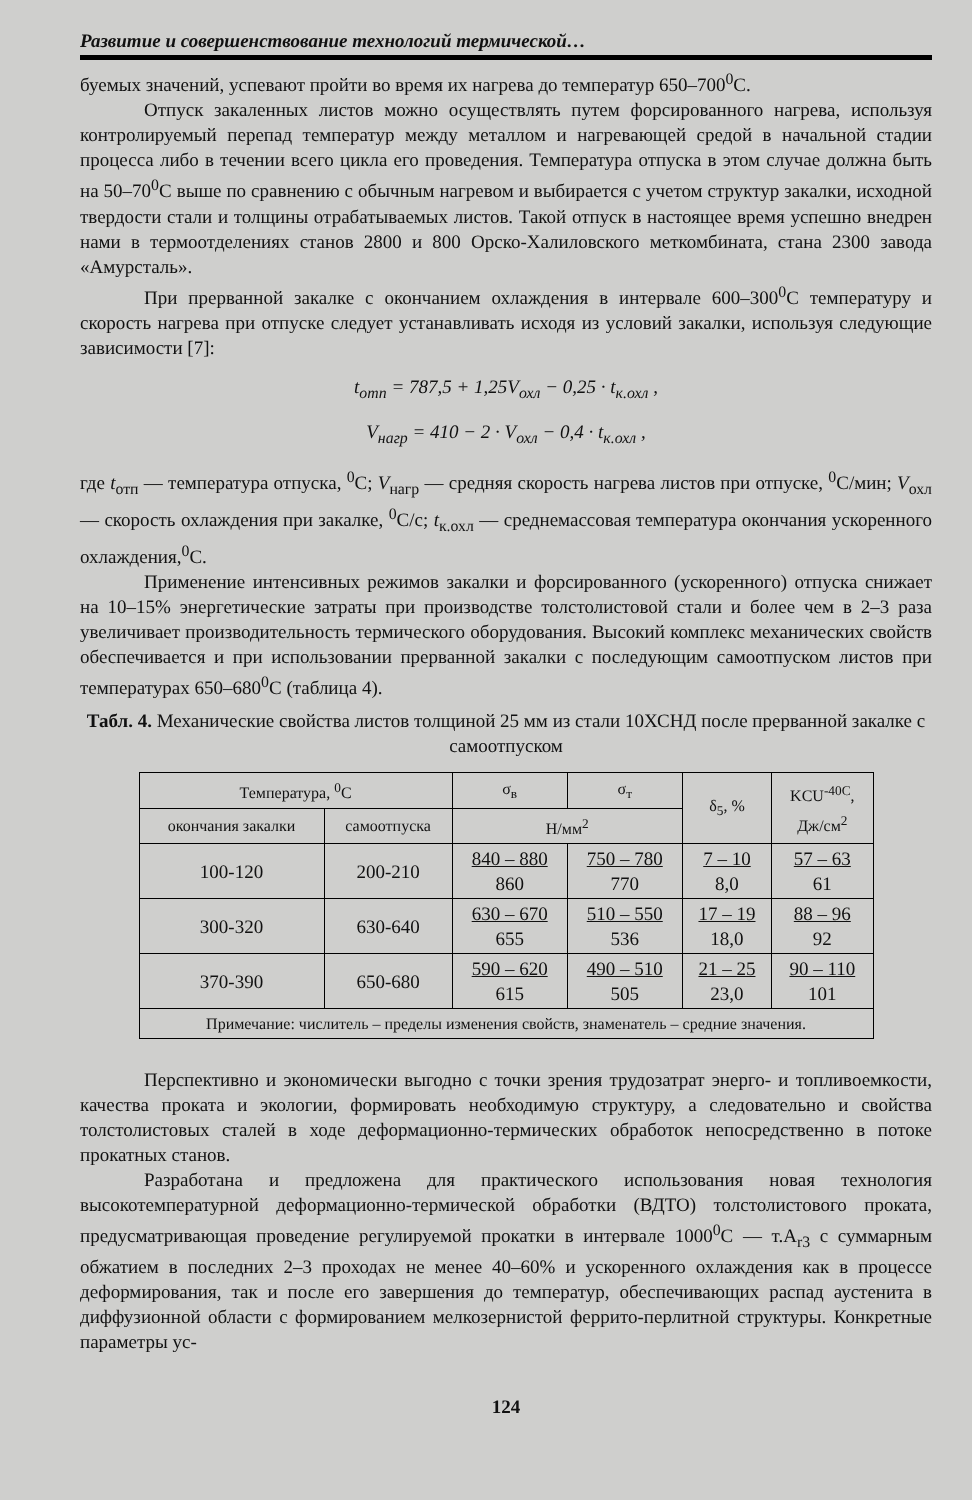Развитие и совершенствование технологий термической…
буемых значений, успевают пройти во время их нагрева до температур 650–700<sup>0</sup>С.
Отпуск закаленных листов можно осуществлять путем форсированного нагрева, используя контролируемый перепад температур между металлом и нагревающей средой в начальной стадии процесса либо в течении всего цикла его проведения. Температура отпуска в этом случае должна быть на 50–70<sup>0</sup>С выше по сравнению с обычным нагревом и выбирается с учетом структур закалки, исходной твердости стали и толщины отрабатываемых листов. Такой отпуск в настоящее время успешно внедрен нами в термоотделениях станов 2800 и 800 Орско-Халиловского меткомбината, стана 2300 завода «Амурсталь».
При прерванной закалке с окончанием охлаждения в интервале 600–300<sup>0</sup>С температуру и скорость нагрева при отпуске следует устанавливать исходя из условий закалки, используя следующие зависимости [7]:
t<sub>отп</sub> = 787,5 + 1,25V<sub>охл</sub> − 0,25 · t<sub>к.охл</sub> ,
V<sub>нагр</sub> = 410 − 2 · V<sub>охл</sub> − 0,4 · t<sub>к.охл</sub> ,
где t<sub>отп</sub> — температура отпуска, <sup>0</sup>С; V<sub>нагр</sub> — средняя скорость нагрева листов при отпуске, <sup>0</sup>С/мин; V<sub>охл</sub> — скорость охлаждения при закалке, <sup>0</sup>С/с; t<sub>к.охл</sub> — среднемассовая температура окончания ускоренного охлаждения,<sup>0</sup>С.
Применение интенсивных режимов закалки и форсированного (ускоренного) отпуска снижает на 10–15% энергетические затраты при производстве толстолистовой стали и более чем в 2–3 раза увеличивает производительность термического оборудования. Высокий комплекс механических свойств обеспечивается и при использовании прерванной закалки с последующим самоотпуском листов при температурах 650–680<sup>0</sup>С (таблица 4).
Табл. 4. Механические свойства листов толщиной 25 мм из стали 10ХСНД после прерванной закалке с самоотпуском
| Температура, <sup>0</sup>С | | σ<sub>в</sub> | σ<sub>т</sub> | δ<sub>5</sub>, % | KCU<sup>-40C</sup>, Дж/см<sup>2</sup> |
| --- | --- | --- | --- | --- | --- |
| окончания закалки | самоотпуска | Н/мм<sup>2</sup> | | | |
| 100-120 | 200-210 | 840 – 880 860 | 750 – 780 770 | 7 – 10 8,0 | 57 – 63 61 |
| 300-320 | 630-640 | 630 – 670 655 | 510 – 550 536 | 17 – 19 18,0 | 88 – 96 92 |
| 370-390 | 650-680 | 590 – 620 615 | 490 – 510 505 | 21 – 25 23,0 | 90 – 110 101 |
| Примечание: числитель – пределы изменения свойств, знаменатель – средние значения. | | | | | |
Перспективно и экономически выгодно с точки зрения трудозатрат энерго- и топливоемкости, качества проката и экологии, формировать необходимую структуру, а следовательно и свойства толстолистовых сталей в ходе деформационно-термических обработок непосредственно в потоке прокатных станов.
Разработана и предложена для практического использования новая технология высокотемпературной деформационно-термической обработки (ВДТО) толстолистового проката, предусматривающая проведение регулируемой прокатки в интервале 1000<sup>0</sup>С — т.А<sub>r3</sub> с суммарным обжатием в последних 2–3 проходах не менее 40–60% и ускоренного охлаждения как в процессе деформирования, так и после его завершения до температур, обеспечивающих распад аустенита в диффузионной области с формированием мелкозернистой феррито-перлитной структуры. Конкретные параметры ус-
124